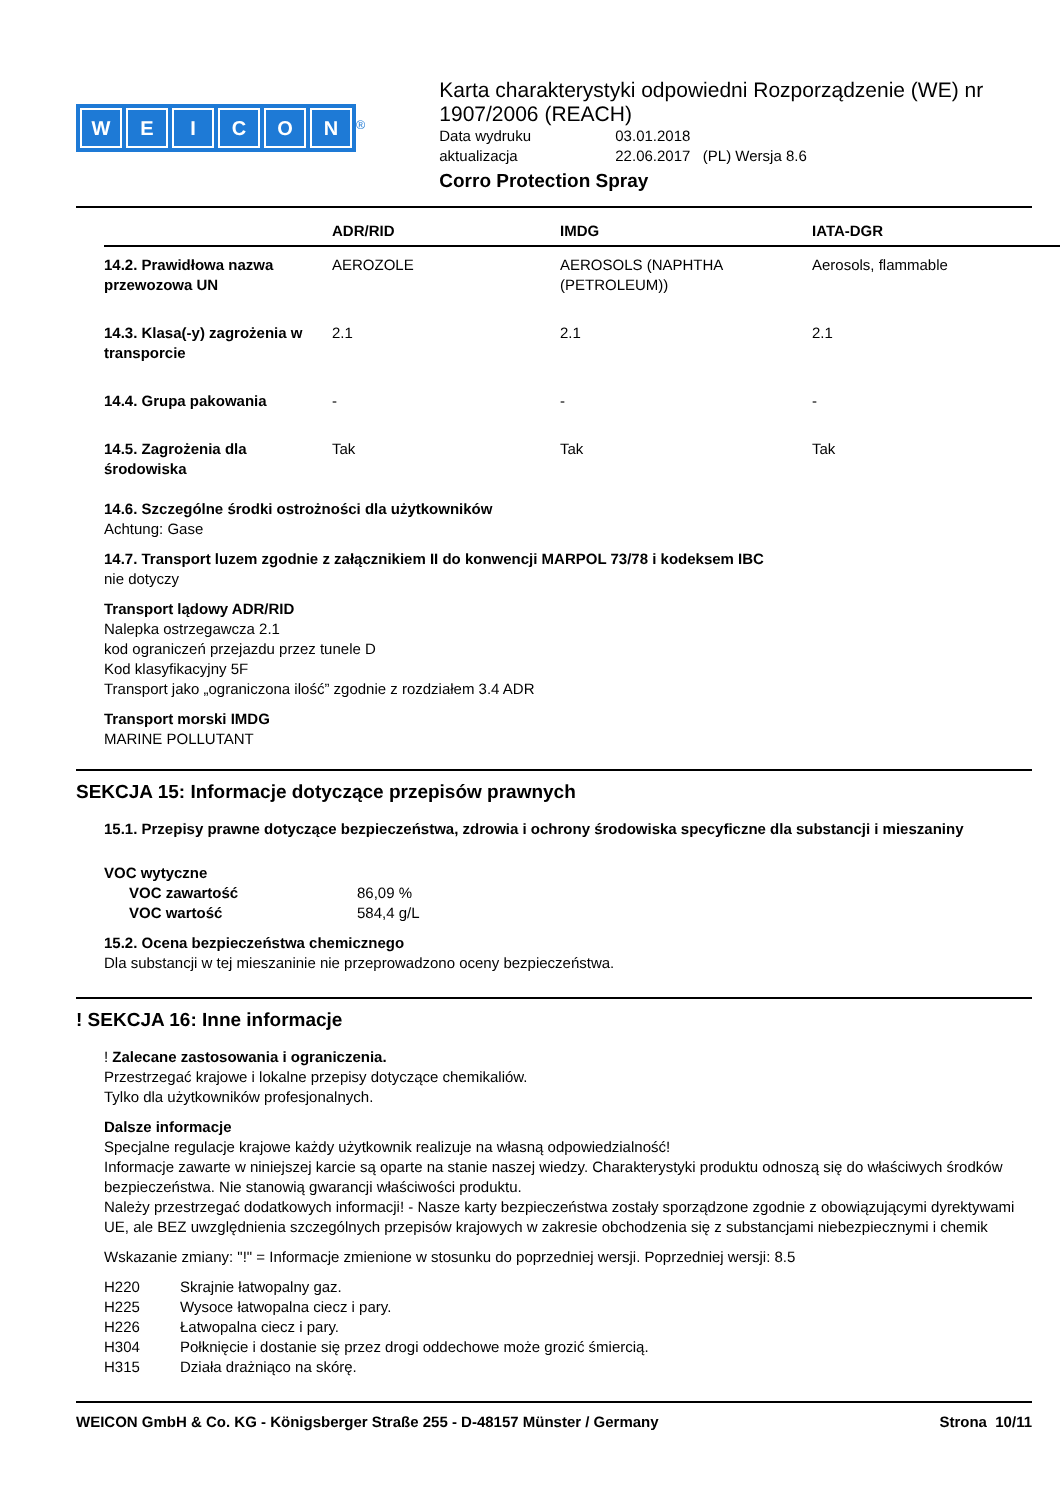WEICON
<sup>®</sup>
Karta charakterystyki odpowiedni Rozporządzenie (WE) nr 1907/2006 (REACH)
Data wydruku 03.01.2018 aktualizacja 22.06.2017 (PL) Wersja 8.6
Corro Protection Spray
| | ADR/RID | IMDG | IATA-DGR |
| --- | --- | --- | --- |
| 14.2. Prawidłowa nazwa przewozowa UN | AEROZOLE | AEROSOLS (NAPHTHA (PETROLEUM)) | Aerosols, flammable |
| 14.3. Klasa(-y) zagrożenia w transporcie | 2.1 | 2.1 | 2.1 |
| 14.4. Grupa pakowania | - | - | - |
| 14.5. Zagrożenia dla środowiska | Tak | Tak | Tak |
14.6. Szczególne środki ostrożności dla użytkowników
Achtung: Gase
14.7. Transport luzem zgodnie z załącznikiem II do konwencji MARPOL 73/78 i kodeksem IBC
nie dotyczy
Transport lądowy ADR/RID
Nalepka ostrzegawcza 2.1
kod ograniczeń przejazdu przez tunele D
Kod klasyfikacyjny 5F
Transport jako „ograniczona ilość” zgodnie z rozdziałem 3.4 ADR
Transport morski IMDG
MARINE POLLUTANT
SEKCJA 15: Informacje dotyczące przepisów prawnych
15.1. Przepisy prawne dotyczące bezpieczeństwa, zdrowia i ochrony środowiska specyficzne dla substancji i mieszaniny
VOC wytyczne
VOC zawartość 86,09 %
VOC wartość 584,4 g/L
15.2. Ocena bezpieczeństwa chemicznego
Dla substancji w tej mieszaninie nie przeprowadzono oceny bezpieczeństwa.
! SEKCJA 16: Inne informacje
! Zalecane zastosowania i ograniczenia.
Przestrzegać krajowe i lokalne przepisy dotyczące chemikaliów.
Tylko dla użytkowników profesjonalnych.
Dalsze informacje
Specjalne regulacje krajowe każdy użytkownik realizuje na własną odpowiedzialność!
Informacje zawarte w niniejszej karcie są oparte na stanie naszej wiedzy. Charakterystyki produktu odnoszą się do właściwych środków bezpieczeństwa. Nie stanowią gwarancji właściwości produktu.
Należy przestrzegać dodatkowych informacji! - Nasze karty bezpieczeństwa zostały sporządzone zgodnie z obowiązującymi dyrektywami UE, ale BEZ uwzględnienia szczególnych przepisów krajowych w zakresie obchodzenia się z substancjami niebezpiecznymi i chemik
Wskazanie zmiany: "!" = Informacje zmienione w stosunku do poprzedniej wersji. Poprzedniej wersji: 8.5
H220 Skrajnie łatwopalny gaz. H225 Wysoce łatwopalna ciecz i pary. H226 Łatwopalna ciecz i pary. H304 Połknięcie i dostanie się przez drogi oddechowe może grozić śmiercią. H315 Działa drażniąco na skórę.
WEICON GmbH & Co. KG - Königsberger Straße 255 - D-48157 Münster / Germany Strona 10/11